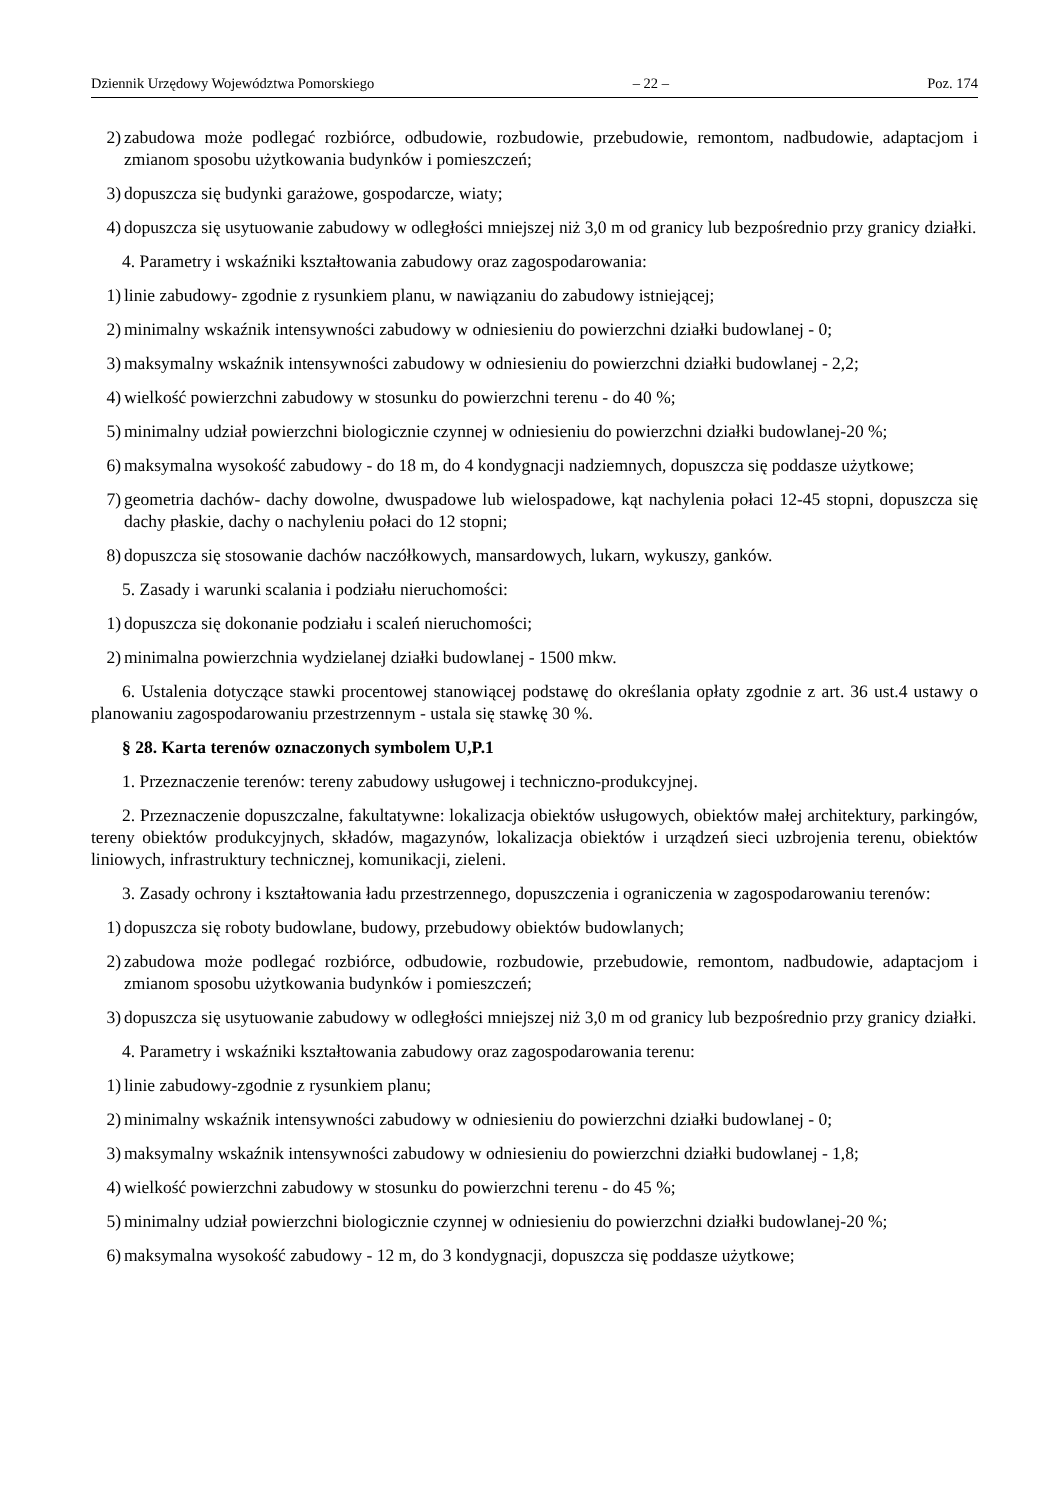Dziennik Urzędowy Województwa Pomorskiego – 22 – Poz. 174
2) zabudowa może podlegać rozbiórce, odbudowie, rozbudowie, przebudowie, remontom, nadbudowie, adaptacjom i zmianom sposobu użytkowania budynków i pomieszczeń;
3) dopuszcza się budynki garażowe, gospodarcze, wiaty;
4) dopuszcza się usytuowanie zabudowy w odległości mniejszej niż 3,0 m od granicy lub bezpośrednio przy granicy działki.
4. Parametry i wskaźniki kształtowania zabudowy oraz zagospodarowania:
1) linie zabudowy- zgodnie z rysunkiem planu, w nawiązaniu do zabudowy istniejącej;
2) minimalny wskaźnik intensywności zabudowy w odniesieniu do powierzchni działki budowlanej - 0;
3) maksymalny wskaźnik intensywności zabudowy w odniesieniu do powierzchni działki budowlanej - 2,2;
4) wielkość powierzchni zabudowy w stosunku do powierzchni terenu - do 40 %;
5) minimalny udział powierzchni biologicznie czynnej w odniesieniu do powierzchni działki budowlanej-20 %;
6) maksymalna wysokość zabudowy - do 18 m, do 4 kondygnacji nadziemnych, dopuszcza się poddasze użytkowe;
7) geometria dachów- dachy dowolne, dwuspadowe lub wielospadowe, kąt nachylenia połaci 12-45 stopni, dopuszcza się dachy płaskie, dachy o nachyleniu połaci do 12 stopni;
8) dopuszcza się stosowanie dachów naczółkowych, mansardowych, lukarn, wykuszy, ganków.
5. Zasady i warunki scalania i podziału nieruchomości:
1) dopuszcza się dokonanie podziału i scaleń nieruchomości;
2) minimalna powierzchnia wydzielanej działki budowlanej - 1500 mkw.
6. Ustalenia dotyczące stawki procentowej stanowiącej podstawę do określania opłaty zgodnie z art. 36 ust.4 ustawy o planowaniu zagospodarowaniu przestrzennym - ustala się stawkę 30 %.
§ 28. Karta terenów oznaczonych symbolem U,P.1
1. Przeznaczenie terenów: tereny zabudowy usługowej i techniczno-produkcyjnej.
2. Przeznaczenie dopuszczalne, fakultatywne: lokalizacja obiektów usługowych, obiektów małej architektury, parkingów, tereny obiektów produkcyjnych, składów, magazynów, lokalizacja obiektów i urządzeń sieci uzbrojenia terenu, obiektów liniowych, infrastruktury technicznej, komunikacji, zieleni.
3. Zasady ochrony i kształtowania ładu przestrzennego, dopuszczenia i ograniczenia w zagospodarowaniu terenów:
1) dopuszcza się roboty budowlane, budowy, przebudowy obiektów budowlanych;
2) zabudowa może podlegać rozbiórce, odbudowie, rozbudowie, przebudowie, remontom, nadbudowie, adaptacjom i zmianom sposobu użytkowania budynków i pomieszczeń;
3) dopuszcza się usytuowanie zabudowy w odległości mniejszej niż 3,0 m od granicy lub bezpośrednio przy granicy działki.
4. Parametry i wskaźniki kształtowania zabudowy oraz zagospodarowania terenu:
1) linie zabudowy-zgodnie z rysunkiem planu;
2) minimalny wskaźnik intensywności zabudowy w odniesieniu do powierzchni działki budowlanej - 0;
3) maksymalny wskaźnik intensywności zabudowy w odniesieniu do powierzchni działki budowlanej - 1,8;
4) wielkość powierzchni zabudowy w stosunku do powierzchni terenu - do 45 %;
5) minimalny udział powierzchni biologicznie czynnej w odniesieniu do powierzchni działki budowlanej-20 %;
6) maksymalna wysokość zabudowy - 12 m, do 3 kondygnacji, dopuszcza się poddasze użytkowe;